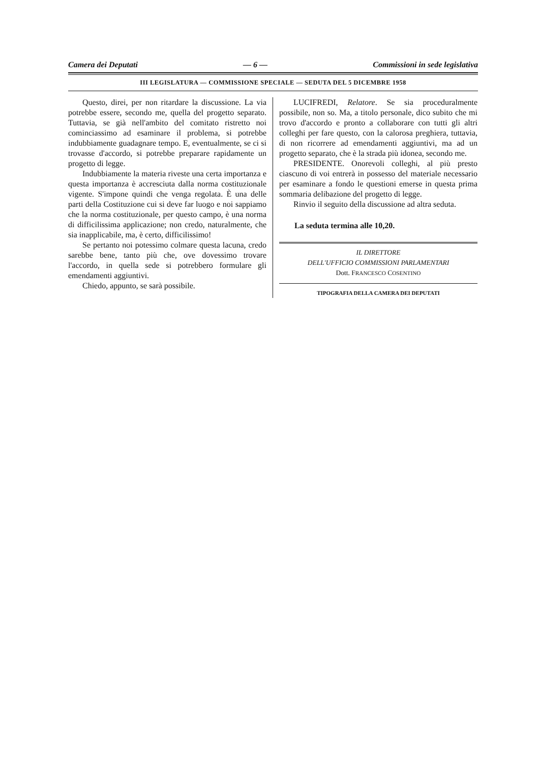Camera dei Deputati — 6 — Commissioni in sede legislativa
III LEGISLATURA — COMMISSIONE SPECIALE — SEDUTA DEL 5 DICEMBRE 1958
Questo, direi, per non ritardare la discussione. La via potrebbe essere, secondo me, quella del progetto separato. Tuttavia, se già nell'ambito del comitato ristretto noi cominciassimo ad esaminare il problema, si potrebbe indubbiamente guadagnare tempo. E, eventualmente, se ci si trovasse d'accordo, si potrebbe preparare rapidamente un progetto di legge.
Indubbiamente la materia riveste una certa importanza e questa importanza è accresciuta dalla norma costituzionale vigente. S'impone quindi che venga regolata. È una delle parti della Costituzione cui si deve far luogo e noi sappiamo che la norma costituzionale, per questo campo, è una norma di difficilissima applicazione; non credo, naturalmente, che sia inapplicabile, ma, è certo, difficilissimo!
Se pertanto noi potessimo colmare questa lacuna, credo sarebbe bene, tanto più che, ove dovessimo trovare l'accordo, in quella sede si potrebbero formulare gli emendamenti aggiuntivi.
Chiedo, appunto, se sarà possibile.
LUCIFREDI, Relatore. Se sia proceduralmente possibile, non so. Ma, a titolo personale, dico subito che mi trovo d'accordo e pronto a collaborare con tutti gli altri colleghi per fare questo, con la calorosa preghiera, tuttavia, di non ricorrere ad emendamenti aggiuntivi, ma ad un progetto separato, che è la strada più idonea, secondo me.
PRESIDENTE. Onorevoli colleghi, al più presto ciascuno di voi entrerà in possesso del materiale necessario per esaminare a fondo le questioni emerse in questa prima sommaria delibazione del progetto di legge.
Rinvio il seguito della discussione ad altra seduta.
La seduta termina alle 10,20.
IL DIRETTORE
DELL'UFFICIO COMMISSIONI PARLAMENTARI
Dott. FRANCESCO COSENTINO
TIPOGRAFIA DELLA CAMERA DEI DEPUTATI